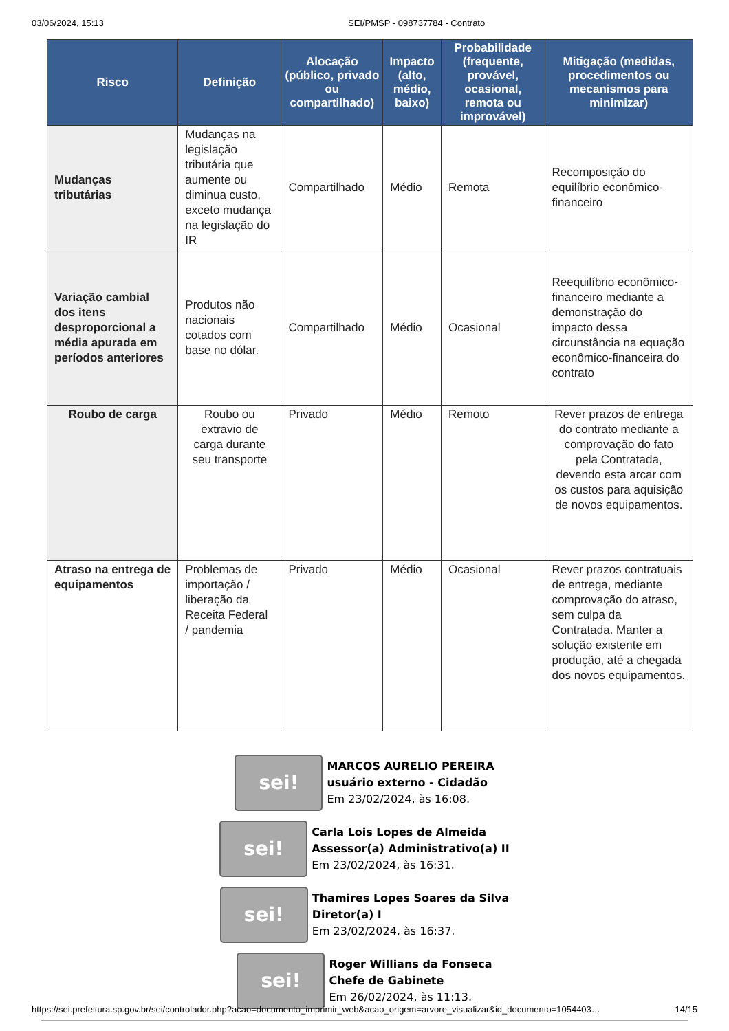03/06/2024, 15:13 SEI/PMSP - 098737784 - Contrato
| Risco | Definição | Alocação (público, privado ou compartilhado) | Impacto (alto, médio, baixo) | Probabilidade (frequente, provável, ocasional, remota ou improvável) | Mitigação (medidas, procedimentos ou mecanismos para minimizar) |
| --- | --- | --- | --- | --- | --- |
| Mudanças tributárias | Mudanças na legislação tributária que aumente ou diminua custo, exceto mudança na legislação do IR | Compartilhado | Médio | Remota | Recomposição do equilíbrio econômico-financeiro |
| Variação cambial dos itens desproporcional a média apurada em períodos anteriores | Produtos não nacionais cotados com base no dólar. | Compartilhado | Médio | Ocasional | Reequilíbrio econômico-financeiro mediante a demonstração do impacto dessa circunstância na equação econômico-financeira do contrato |
| Roubo de carga | Roubo ou extravio de carga durante seu transporte | Privado | Médio | Remoto | Rever prazos de entrega do contrato mediante a comprovação do fato pela Contratada, devendo esta arcar com os custos para aquisição de novos equipamentos. |
| Atraso na entrega de equipamentos | Problemas de importação / liberação da Receita Federal / pandemia | Privado | Médio | Ocasional | Rever prazos contratuais de entrega, mediante comprovação do atraso, sem culpa da Contratada. Manter a solução existente em produção, até a chegada dos novos equipamentos. |
sei!
MARCOS AURELIO PEREIRA
usuário externo - Cidadão
Em 23/02/2024, às 16:08.
sei!
Carla Lois Lopes de Almeida
Assessor(a) Administrativo(a) II
Em 23/02/2024, às 16:31.
sei!
Thamires Lopes Soares da Silva
Diretor(a) I
Em 23/02/2024, às 16:37.
sei!
Roger Willians da Fonseca
Chefe de Gabinete
Em 26/02/2024, às 11:13.
https://sei.prefeitura.sp.gov.br/sei/controlador.php?acao=documento_imprimir_web&acao_origem=arvore_visualizar&id_documento=1054403… 14/15